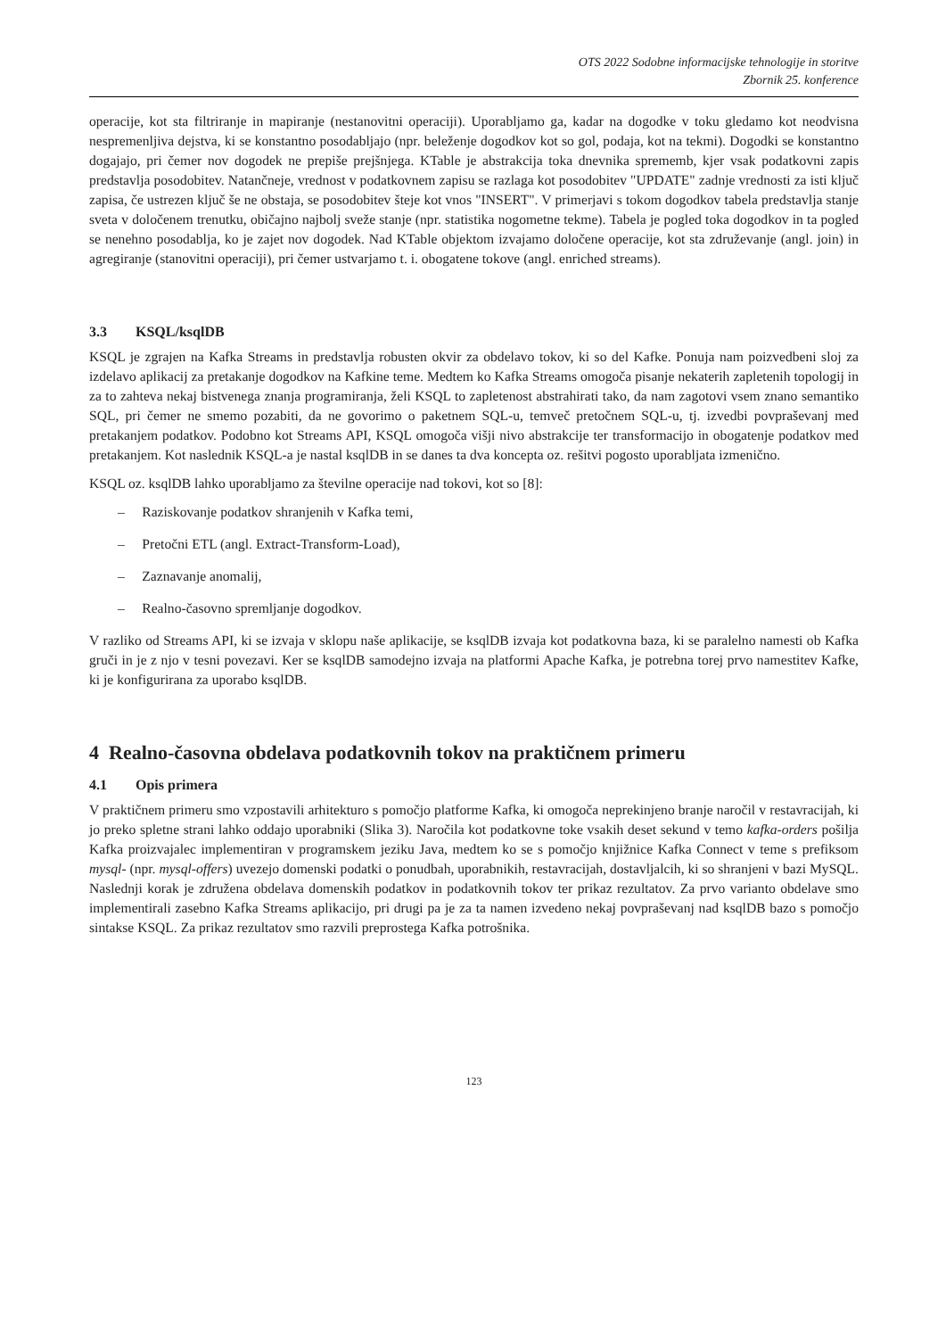OTS 2022 Sodobne informacijske tehnologije in storitve
Zbornik 25. konference
operacije, kot sta filtriranje in mapiranje (nestanovitni operaciji). Uporabljamo ga, kadar na dogodke v toku gledamo kot neodvisna nespremenljiva dejstva, ki se konstantno posodabljajo (npr. beleženje dogodkov kot so gol, podaja, kot na tekmi). Dogodki se konstantno dogajajo, pri čemer nov dogodek ne prepiše prejšnjega. KTable je abstrakcija toka dnevnika sprememb, kjer vsak podatkovni zapis predstavlja posodobitev. Natančneje, vrednost v podatkovnem zapisu se razlaga kot posodobitev "UPDATE" zadnje vrednosti za isti ključ zapisa, če ustrezen ključ še ne obstaja, se posodobitev šteje kot vnos "INSERT". V primerjavi s tokom dogodkov tabela predstavlja stanje sveta v določenem trenutku, običajno najbolj sveže stanje (npr. statistika nogometne tekme). Tabela je pogled toka dogodkov in ta pogled se nenehno posodablja, ko je zajet nov dogodek. Nad KTable objektom izvajamo določene operacije, kot sta združevanje (angl. join) in agregiranje (stanovitni operaciji), pri čemer ustvarjamo t. i. obogatene tokove (angl. enriched streams).
3.3 KSQL/ksqlDB
KSQL je zgrajen na Kafka Streams in predstavlja robusten okvir za obdelavo tokov, ki so del Kafke. Ponuja nam poizvedbeni sloj za izdelavo aplikacij za pretakanje dogodkov na Kafkine teme. Medtem ko Kafka Streams omogoča pisanje nekaterih zapletenih topologij in za to zahteva nekaj bistvenega znanja programiranja, želi KSQL to zapletenost abstrahirati tako, da nam zagotovi vsem znano semantiko SQL, pri čemer ne smemo pozabiti, da ne govorimo o paketnem SQL-u, temveč pretočnem SQL-u, tj. izvedbi povpraševanj med pretakanjem podatkov. Podobno kot Streams API, KSQL omogoča višji nivo abstrakcije ter transformacijo in obogatenje podatkov med pretakanjem. Kot naslednik KSQL-a je nastal ksqlDB in se danes ta dva koncepta oz. rešitvi pogosto uporabljata izmenično.
KSQL oz. ksqlDB lahko uporabljamo za številne operacije nad tokovi, kot so [8]:
– Raziskovanje podatkov shranjenih v Kafka temi,
– Pretočni ETL (angl. Extract-Transform-Load),
– Zaznavanje anomalij,
– Realno-časovno spremljanje dogodkov.
V razliko od Streams API, ki se izvaja v sklopu naše aplikacije, se ksqlDB izvaja kot podatkovna baza, ki se paralelno namesti ob Kafka gruči in je z njo v tesni povezavi. Ker se ksqlDB samodejno izvaja na platformi Apache Kafka, je potrebna torej prvo namestitev Kafke, ki je konfigurirana za uporabo ksqlDB.
4 Realno-časovna obdelava podatkovnih tokov na praktičnem primeru
4.1 Opis primera
V praktičnem primeru smo vzpostavili arhitekturo s pomočjo platforme Kafka, ki omogoča neprekinjeno branje naročil v restavracijah, ki jo preko spletne strani lahko oddajo uporabniki (Slika 3). Naročila kot podatkovne toke vsakih deset sekund v temo kafka-orders pošilja Kafka proizvajalec implementiran v programskem jeziku Java, medtem ko se s pomočjo knjižnice Kafka Connect v teme s prefiksom mysql- (npr. mysql-offers) uvezejo domenski podatki o ponudbah, uporabnikih, restavracijah, dostavljalcih, ki so shranjeni v bazi MySQL. Naslednji korak je združena obdelava domenskih podatkov in podatkovnih tokov ter prikaz rezultatov. Za prvo varianto obdelave smo implementirali zasebno Kafka Streams aplikacijo, pri drugi pa je za ta namen izvedeno nekaj povpraševanj nad ksqlDB bazo s pomočjo sintakse KSQL. Za prikaz rezultatov smo razvili preprostega Kafka potrošnika.
123